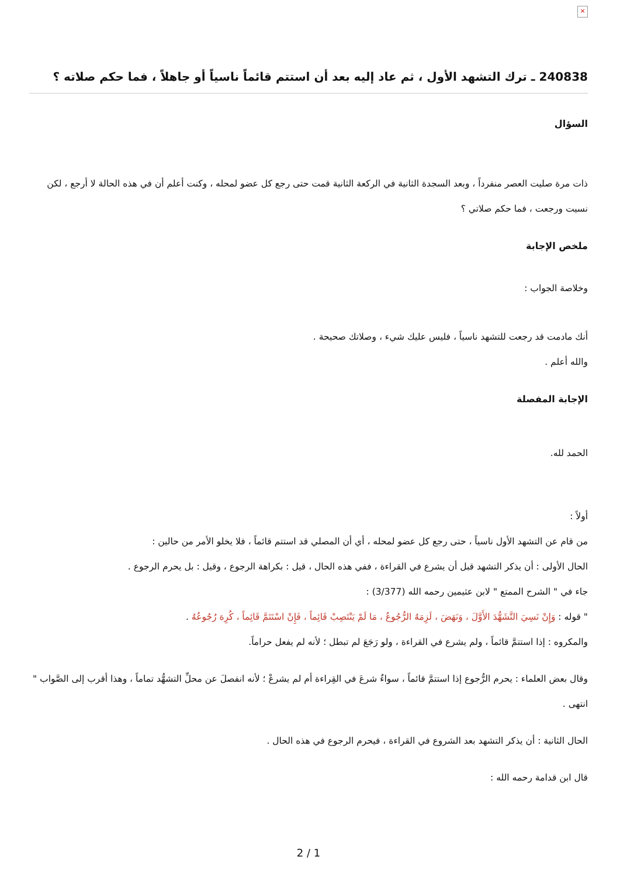×
240838 ـ ترك التشهد الأول ، ثم عاد إليه بعد أن استتم قائماً ناسياً أو جاهلاً ، فما حكم صلاته ؟
السؤال
ذات مرة صليت العصر منفرداً ، وبعد السجدة الثانية في الركعة الثانية قمت حتى رجع كل عضو لمحله ، وكنت أعلم أن في هذه الحالة لا أرجع ، لكن نسيت ورجعت ، فما حكم صلاتي ؟
ملخص الإجابة
وخلاصة الجواب :
أنك مادمت قد رجعت للتشهد ناسياً ، فليس عليك شيء ، وصلاتك صحيحة .
والله أعلم .
الإجابة المفصلة
الحمد لله.
أولاً :
من قام عن التشهد الأول ناسياً ، حتى رجع كل عضو لمحله ، أي أن المصلي قد استتم قائماً ، فلا يخلو الأمر من حالين :
الحال الأولى : أن يذكر التشهد قبل أن يشرع في القراءة ، ففي هذه الحال ، قيل : بكراهة الرجوع ، وقيل : بل يحرم الرجوع .
جاء في " الشرح الممتع " لابن عثيمين رحمه الله (3/377) :
" قوله : وَإِنْ نَسِيَ التَّشَهُّدَ الأَوَّلَ ، وَنَهَضَ ، لَزِمَهُ الرُّجُوعُ ، مَا لَمْ يَنْتَصِبْ قَائِماً ، فَإِنْ اسْتَتَمَّ قَائِماً ، كُرِهَ رُجُوعُهُ .
والمكروه : إذا استتمَّ قائماً ، ولم يشرع في القراءة ، ولو رَجَعَ لم تبطل ؛ لأنه لم يفعل حراماً.
وقال بعض العلماء : يحرم الرُّجوع إذا استتمَّ قائماً ، سواءٌ شرعَ في القِراءة أم لم يشرعْ ؛ لأنه انفصلَ عن محلِّ التشهُّد تماماً ، وهذا أقرب إلى الصَّواب " انتهى .
الحال الثانية : أن يذكر التشهد بعد الشروع في القراءة ، فيحرم الرجوع في هذه الحال .
قال ابن قدامة رحمه الله :
2 / 1